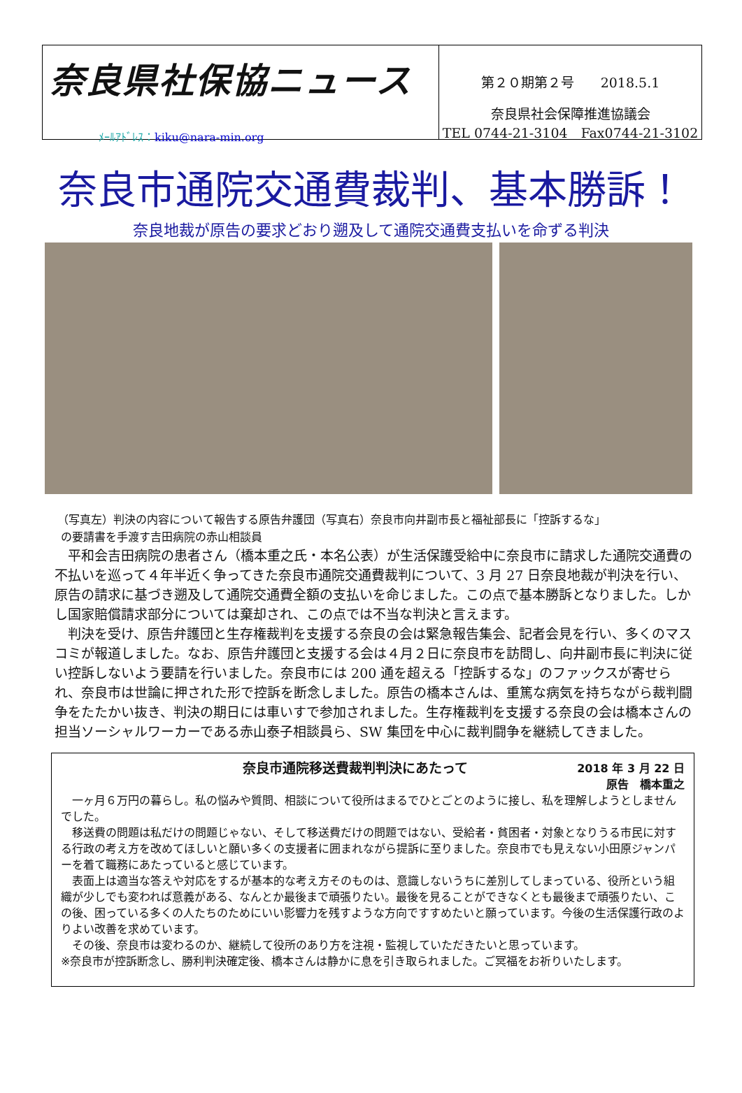奈良県社保協ニュース
ﾒｰﾙｱﾄﾞﾚｽ：kiku@nara-min.org
第２０期第２号　　2018.5.1
奈良県社会保障推進協議会
TEL 0744-21-3104　Fax0744-21-3102
奈良市通院交通費裁判、基本勝訴！
奈良地裁が原告の要求どおり遡及して通院交通費支払いを命ずる判決
（写真左）判決の内容について報告する原告弁護団（写真右）奈良市向井副市長と福祉部長に「控訴するな」
の要請書を手渡す吉田病院の赤山相談員
平和会吉田病院の患者さん（橋本重之氏・本名公表）が生活保護受給中に奈良市に請求した通院交通費の不払いを巡って４年半近く争ってきた奈良市通院交通費裁判について、3 月 27 日奈良地裁が判決を行い、原告の請求に基づき遡及して通院交通費全額の支払いを命じました。この点で基本勝訴となりました。しかし国家賠償請求部分については棄却され、この点では不当な判決と言えます。
判決を受け、原告弁護団と生存権裁判を支援する奈良の会は緊急報告集会、記者会見を行い、多くのマスコミが報道しました。なお、原告弁護団と支援する会は４月２日に奈良市を訪問し、向井副市長に判決に従い控訴しないよう要請を行いました。奈良市には 200 通を超える「控訴するな」のファックスが寄せられ、奈良市は世論に押された形で控訴を断念しました。原告の橋本さんは、重篤な病気を持ちながら裁判闘争をたたかい抜き、判決の期日には車いすで参加されました。生存権裁判を支援する奈良の会は橋本さんの担当ソーシャルワーカーである赤山泰子相談員ら、SW 集団を中心に裁判闘争を継続してきました。
奈良市通院移送費裁判判決にあたって 2018 年 3 月 22 日
原告　橋本重之
一ヶ月６万円の暮らし。私の悩みや質問、相談について役所はまるでひとごとのように接し、私を理解しようとしませんでした。
移送費の問題は私だけの問題じゃない、そして移送費だけの問題ではない、受給者・貧困者・対象となりうる市民に対する行政の考え方を改めてほしいと願い多くの支援者に囲まれながら提訴に至りました。奈良市でも見えない小田原ジャンパーを着て職務にあたっていると感じています。
表面上は適当な答えや対応をするが基本的な考え方そのものは、意識しないうちに差別してしまっている、役所という組織が少しでも変われば意義がある、なんとか最後まで頑張りたい。最後を見ることができなくとも最後まで頑張りたい、この後、困っている多くの人たちのためにいい影響力を残すような方向ですすめたいと願っています。今後の生活保護行政のよりよい改善を求めています。
その後、奈良市は変わるのか、継続して役所のあり方を注視・監視していただきたいと思っています。
※奈良市が控訴断念し、勝利判決確定後、橋本さんは静かに息を引き取られました。ご冥福をお祈りいたします。